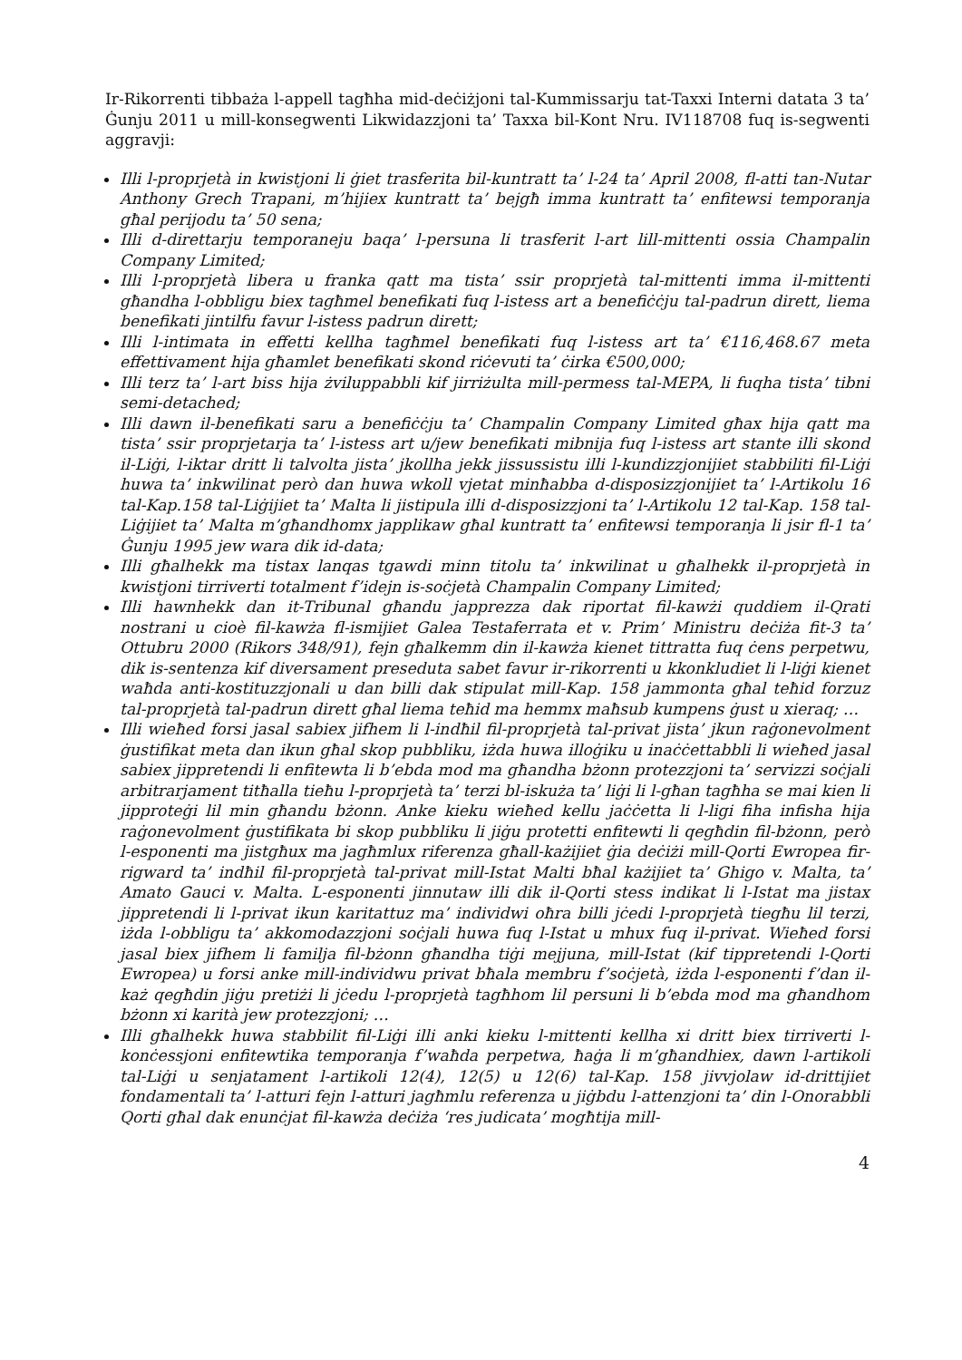Ir-Rikorrenti tibbaża l-appell tagħha mid-deċiżjoni tal-Kummissarju tat-Taxxi Interni datata 3 ta’ Ġunju 2011 u mill-konsegwenti Likwidazzjoni ta’ Taxxa bil-Kont Nru. IV118708 fuq is-segwenti aggravji:
Illi l-proprjetà in kwistjoni li ġiet trasferita bil-kuntratt ta’ l-24 ta’ April 2008, fl-atti tan-Nutar Anthony Grech Trapani, m’hijiex kuntratt ta’ bejgħ imma kuntratt ta’ enfitewsi temporanja għal perijodu ta’ 50 sena;
Illi d-direttarju temporaneju baqa’ l-persuna li trasferit l-art lill-mittenti ossia Champalin Company Limited;
Illi l-proprjetà libera u franka qatt ma tista’ ssir proprjetà tal-mittenti imma il-mittenti għandha l-obbligu biex tagħmel benefikati fuq l-istess art a benefiċċju tal-padrun dirett, liema benefikati jintilfu favur l-istess padrun dirett;
Illi l-intimata in effetti kellha tagħmel benefikati fuq l-istess art ta’ €116,468.67 meta effettivament hija għamlet benefikati skond riċevuti ta’ ċirka €500,000;
Illi terz ta’ l-art biss hija żviluppabbli kif jirriżulta mill-permess tal-MEPA, li fuqha tista’ tibni semi-detached;
Illi dawn il-benefikati saru a benefiċċju ta’ Champalin Company Limited għax hija qatt ma tista’ ssir proprjetarja ta’ l-istess art u/jew benefikati mibnija fuq l-istess art stante illi skond il-Liġi, l-iktar dritt li talvolta jista’ jkollha jekk jissussistu illi l-kundizzjonijiet stabbiliti fil-Liġi huwa ta’ inkwilinat però dan huwa wkoll vjetat minħabba d-disposizzjonijiet ta’ l-Artikolu 16 tal-Kap.158 tal-Liġijiet ta’ Malta li jistipula illi d-disposizzjoni ta’ l-Artikolu 12 tal-Kap. 158 tal-Liġijiet ta’ Malta m’għandhomx japplikaw għal kuntratt ta’ enfitewsi temporanja li jsir fl-1 ta’ Ġunju 1995 jew wara dik id-data;
Illi għalhekk ma tistax lanqas tgawdi minn titolu ta’ inkwilinat u għalhekk il-proprjetà in kwistjoni tirriverti totalment f’idejn is-soċjetà Champalin Company Limited;
Illi hawnhekk dan it-Tribunal għandu japprezza dak riportat fil-kawżi quddiem il-Qrati nostrani u cioè fil-kawża fl-ismijiet Galea Testaferrata et v. Prim’ Ministru deċiża fit-3 ta’ Ottubru 2000 (Rikors 348/91), fejn għalkemm din il-kawża kienet tittratta fuq ċens perpetwu, dik is-sentenza kif diversament preseduta sabet favur ir-rikorrenti u kkonkludiet li l-liġi kienet waħda anti-kostituzzjonali u dan billi dak stipulat mill-Kap. 158 jammonta għal teħid forzuz tal-proprjetà tal-padrun dirett għal liema teħid ma hemmx maħsub kumpens ġust u xieraq; …
Illi wieħed forsi jasal sabiex jifhem li l-indħil fil-proprjetà tal-privat jista’ jkun raġonevolment ġustifikat meta dan ikun għal skop pubbliku, iżda huwa illoġiku u inaċċettabbli li wieħed jasal sabiex jippretendi li enfitewta li b’ebda mod ma għandha bżonn protezzjoni ta’ servizzi soċjali arbitrarjament titħalla tieħu l-proprjetà ta’ terzi bl-iskuża ta’ liġi li l-għan tagħha se mai kien li jipproteġi lil min għandu bżonn. Anke kieku wieħed kellu jaċċetta li l-ligi fiha infisha hija raġonevolment ġustifikata bi skop pubbliku li jiġu protetti enfitewti li qegħdin fil-bżonn, però l-esponenti ma jistgħux ma jagħmlux riferenza għall-każijiet ġia deċiżi mill-Qorti Ewropea fir-rigward ta’ indħil fil-proprjetà tal-privat mill-Istat Malti bħal każijiet ta’ Ghigo v. Malta, ta’ Amato Gauci v. Malta. L-esponenti jinnutaw illi dik il-Qorti stess indikat li l-Istat ma jistax jippretendi li l-privat ikun karitattuz ma’ individwi oħra billi jċedi l-proprjetà tiegħu lil terzi, iżda l-obbligu ta’ akkomodazzjoni soċjali huwa fuq l-Istat u mhux fuq il-privat. Wieħed forsi jasal biex jifhem li familja fil-bżonn għandha tiġi mejjuna, mill-Istat (kif tippretendi l-Qorti Ewropea) u forsi anke mill-individwu privat bħala membru f’soċjetà, iżda l-esponenti f’dan il-każ qegħdin jiġu pretiżi li jċedu l-proprjetà tagħhom lil persuni li b’ebda mod ma għandhom bżonn xi karità jew protezzjoni; …
Illi għalhekk huwa stabbilit fil-Liġi illi anki kieku l-mittenti kellha xi dritt biex tirriverti l-konċessjoni enfitewtika temporanja f’waħda perpetwa, ħaġa li m’għandhiex, dawn l-artikoli tal-Liġi u senjatament l-artikoli 12(4), 12(5) u 12(6) tal-Kap. 158 jivvjolaw id-drittijiet fondamentali ta’ l-atturi fejn l-atturi jagħmlu referenza u jiġbdu l-attenzjoni ta’ din l-Onorabbli Qorti għal dak enunċjat fil-kawża deċiża ‘res judicata’ mogħtija mill-
4